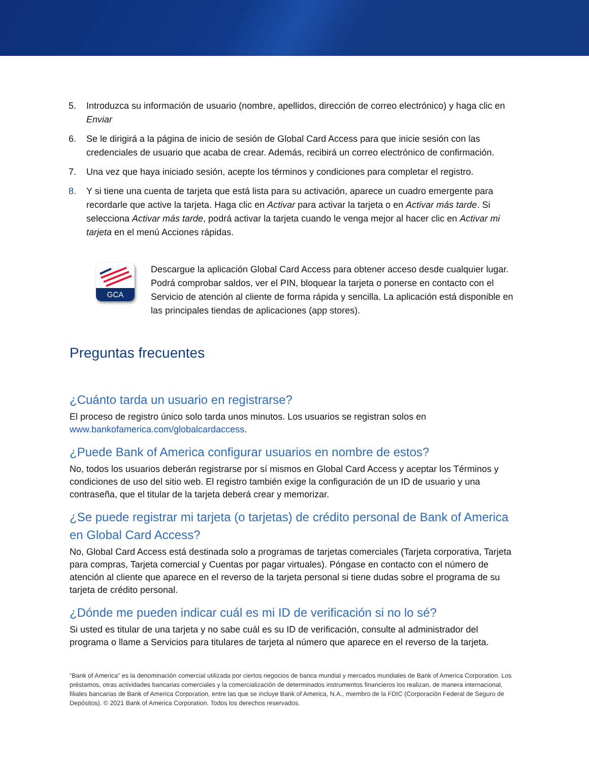5. Introduzca su información de usuario (nombre, apellidos, dirección de correo electrónico) y haga clic en Enviar
6. Se le dirigirá a la página de inicio de sesión de Global Card Access para que inicie sesión con las credenciales de usuario que acaba de crear. Además, recibirá un correo electrónico de confirmación.
7. Una vez que haya iniciado sesión, acepte los términos y condiciones para completar el registro.
8. Y si tiene una cuenta de tarjeta que está lista para su activación, aparece un cuadro emergente para recordarle que active la tarjeta. Haga clic en Activar para activar la tarjeta o en Activar más tarde. Si selecciona Activar más tarde, podrá activar la tarjeta cuando le venga mejor al hacer clic en Activar mi tarjeta en el menú Acciones rápidas.
GCA
Descargue la aplicación Global Card Access para obtener acceso desde cualquier lugar.
Podrá comprobar saldos, ver el PIN, bloquear la tarjeta o ponerse en contacto con el Servicio de atención al cliente de forma rápida y sencilla. La aplicación está disponible en las principales tiendas de aplicaciones (app stores).
Preguntas frecuentes
¿Cuánto tarda un usuario en registrarse?
El proceso de registro único solo tarda unos minutos. Los usuarios se registran solos en www.bankofamerica.com/globalcardaccess.
¿Puede Bank of America configurar usuarios en nombre de estos?
No, todos los usuarios deberán registrarse por sí mismos en Global Card Access y aceptar los Términos y condiciones de uso del sitio web. El registro también exige la configuración de un ID de usuario y una contraseña, que el titular de la tarjeta deberá crear y memorizar.
¿Se puede registrar mi tarjeta (o tarjetas) de crédito personal de Bank of America en Global Card Access?
No, Global Card Access está destinada solo a programas de tarjetas comerciales (Tarjeta corporativa, Tarjeta para compras, Tarjeta comercial y Cuentas por pagar virtuales). Póngase en contacto con el número de atención al cliente que aparece en el reverso de la tarjeta personal si tiene dudas sobre el programa de su tarjeta de crédito personal.
¿Dónde me pueden indicar cuál es mi ID de verificación si no lo sé?
Si usted es titular de una tarjeta y no sabe cuál es su ID de verificación, consulte al administrador del programa o llame a Servicios para titulares de tarjeta al número que aparece en el reverso de la tarjeta.
“Bank of America” es la denominación comercial utilizada por ciertos negocios de banca mundial y mercados mundiales de Bank of America Corporation. Los préstamos, otras actividades bancarias comerciales y la comercialización de determinados instrumentos financieros los realizan, de manera internacional, filiales bancarias de Bank of America Corporation, entre las que se incluye Bank of America, N.A., miembro de la FDIC (Corporación Federal de Seguro de Depósitos). © 2021 Bank of America Corporation. Todos los derechos reservados.